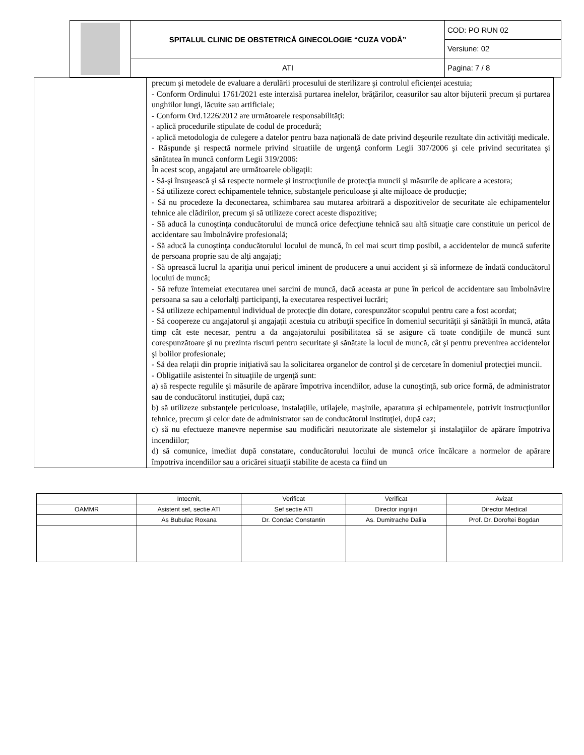| | SPITALUL CLINIC DE OBSTETRICĂ GINECOLOGIE “CUZA VODĂ” | COD: PO RUN 02 |
| | | Versiune: 02 |
| | ATI | Pagina: 7 / 8 |
| | precum şi metodele de evaluare a derulării procesului de sterilizare şi controlul eficienţei acestuia; - Conform Ordinului 1761/2021 este interzisă purtarea inelelor, brăţărilor, ceasurilor sau altor bijuterii precum și purtarea unghiilor lungi, lăcuite sau artificiale; - Conform Ord.1226/2012 are următoarele responsabilităţi: - aplică procedurile stipulate de codul de procedură; - aplică metodologia de culegere a datelor pentru baza naţională de date privind deşeurile rezultate din activităţi medicale. - Răspunde şi respectă normele privind situatiile de urgenţă conform Legii 307/2006 şi cele privind securitatea şi sănătatea în muncă conform Legii 319/2006: În acest scop, angajatul are următoarele obligaţii: - Să-şi însuşească şi să respecte normele şi instrucţiunile de protecţia muncii şi măsurile de aplicare a acestora; - Să utilizeze corect echipamentele tehnice, substanţele periculoase şi alte mijloace de producţie; - Să nu procedeze la deconectarea, schimbarea sau mutarea arbitrară a dispozitivelor de securitate ale echipamentelor tehnice ale clădirilor, precum şi să utilizeze corect aceste dispozitive; - Să aducă la cunoştinţa conducătorului de muncă orice defecţiune tehnică sau altă situaţie care constituie un pericol de accidentare sau îmbolnăvire profesională; - Să aducă la cunoştinţa conducătorului locului de muncă, în cel mai scurt timp posibil, a accidentelor de muncă suferite de persoana proprie sau de alţi angajaţi; - Să oprească lucrul la apariţia unui pericol iminent de producere a unui accident şi să informeze de îndată conducătorul locului de muncă; - Să refuze întemeiat executarea unei sarcini de muncă, dacă aceasta ar pune în pericol de accidentare sau îmbolnăvire persoana sa sau a celorlalţi participanţi, la executarea respectivei lucrări; - Să utilizeze echipamentul individual de protecţie din dotare, corespunzător scopului pentru care a fost acordat; - Să coopereze cu angajatorul şi angajaţii acestuia cu atribuţii specifice în domeniul securităţii şi sănătăţii în muncă, atâta timp cât este necesar, pentru a da angajatorului posibilitatea să se asigure că toate condiţiile de muncă sunt corespunzătoare şi nu prezinta riscuri pentru securitate şi sănătate la locul de muncă, cât şi pentru prevenirea accidentelor şi bolilor profesionale; - Să dea relaţii din proprie iniţiativă sau la solicitarea organelor de control şi de cercetare în domeniul protecţiei muncii. - Obligatiile asistentei în situaţiile de urgenţă sunt: a) să respecte regulile şi măsurile de apărare împotriva incendiilor, aduse la cunoştinţă, sub orice formă, de administrator sau de conducătorul instituţiei, după caz; b) să utilizeze substanţele periculoase, instalaţiile, utilajele, maşinile, aparatura şi echipamentele, potrivit instrucţiunilor tehnice, precum şi celor date de administrator sau de conducătorul instituţiei, după caz; c) să nu efectueze manevre nepermise sau modificări neautorizate ale sistemelor şi instalaţiilor de apărare împotriva incendiilor; d) să comunice, imediat după constatare, conducătorului locului de muncă orice încălcare a normelor de apărare împotriva incendiilor sau a oricărei situaţii stabilite de acesta ca fiind un |
| | Intocmit, | Verificat | Verificat | Avizat |
| OAMMR | Asistent sef, sectie ATI | Sef sectie ATI | Director ingrijiri | Director Medical |
| | As Bubulac Roxana | Dr. Condac Constantin | As. Dumitrache Dalila | Prof. Dr. Doroftei Bogdan |